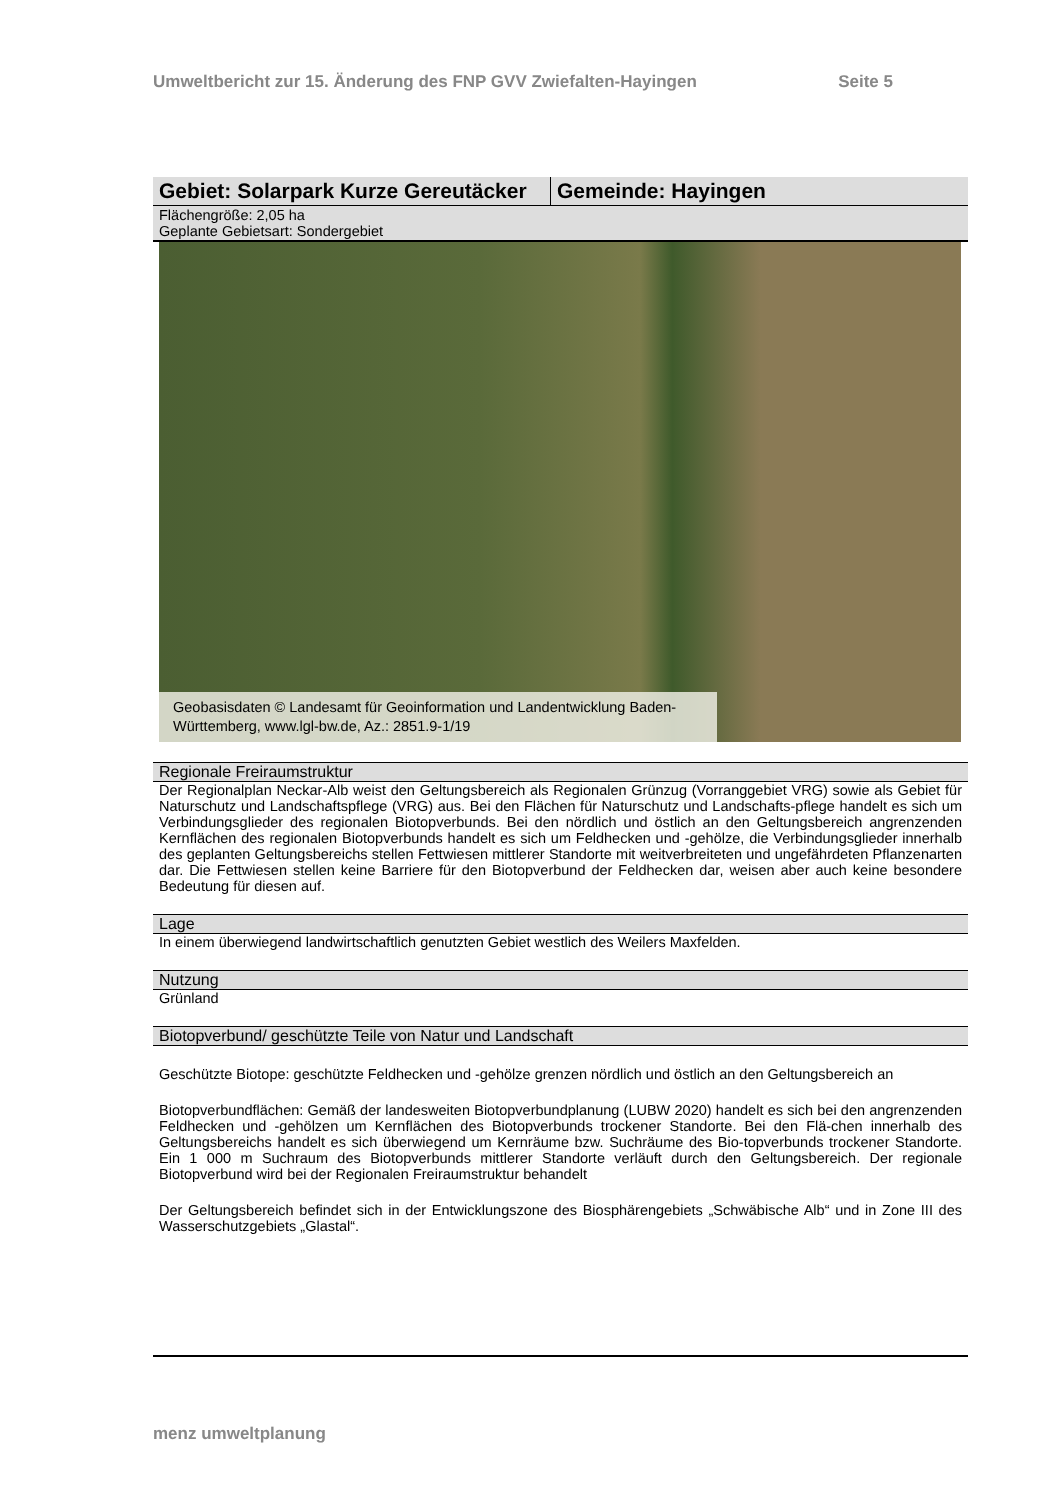Umweltbericht zur 15. Änderung des FNP GVV Zwiefalten-Hayingen Seite 5
Gebiet: Solarpark Kurze Gereutäcker
Gemeinde: Hayingen
Flächengröße: 2,05 ha
Geplante Gebietsart: Sondergebiet
Geobasisdaten © Landesamt für Geoinformation und Landentwicklung Baden-Württemberg, www.lgl-bw.de, Az.: 2851.9-1/19
Regionale Freiraumstruktur
Der Regionalplan Neckar-Alb weist den Geltungsbereich als Regionalen Grünzug (Vorranggebiet VRG) sowie als Gebiet für Naturschutz und Landschaftspflege (VRG) aus. Bei den Flächen für Naturschutz und Landschafts-pflege handelt es sich um Verbindungsglieder des regionalen Biotopverbunds. Bei den nördlich und östlich an den Geltungsbereich angrenzenden Kernflächen des regionalen Biotopverbunds handelt es sich um Feldhecken und -gehölze, die Verbindungsglieder innerhalb des geplanten Geltungsbereichs stellen Fettwiesen mittlerer Standorte mit weitverbreiteten und ungefährdeten Pflanzenarten dar. Die Fettwiesen stellen keine Barriere für den Biotopverbund der Feldhecken dar, weisen aber auch keine besondere Bedeutung für diesen auf.
Lage
In einem überwiegend landwirtschaftlich genutzten Gebiet westlich des Weilers Maxfelden.
Nutzung
Grünland
Biotopverbund/ geschützte Teile von Natur und Landschaft
Geschützte Biotope: geschützte Feldhecken und -gehölze grenzen nördlich und östlich an den Geltungsbereich an
Biotopverbundflächen: Gemäß der landesweiten Biotopverbundplanung (LUBW 2020) handelt es sich bei den angrenzenden Feldhecken und -gehölzen um Kernflächen des Biotopverbunds trockener Standorte. Bei den Flä-chen innerhalb des Geltungsbereichs handelt es sich überwiegend um Kernräume bzw. Suchräume des Bio-topverbunds trockener Standorte. Ein 1 000 m Suchraum des Biotopverbunds mittlerer Standorte verläuft durch den Geltungsbereich. Der regionale Biotopverbund wird bei der Regionalen Freiraumstruktur behandelt
Der Geltungsbereich befindet sich in der Entwicklungszone des Biosphärengebiets „Schwäbische Alb“ und in Zone III des Wasserschutzgebiets „Glastal“.
menz umweltplanung